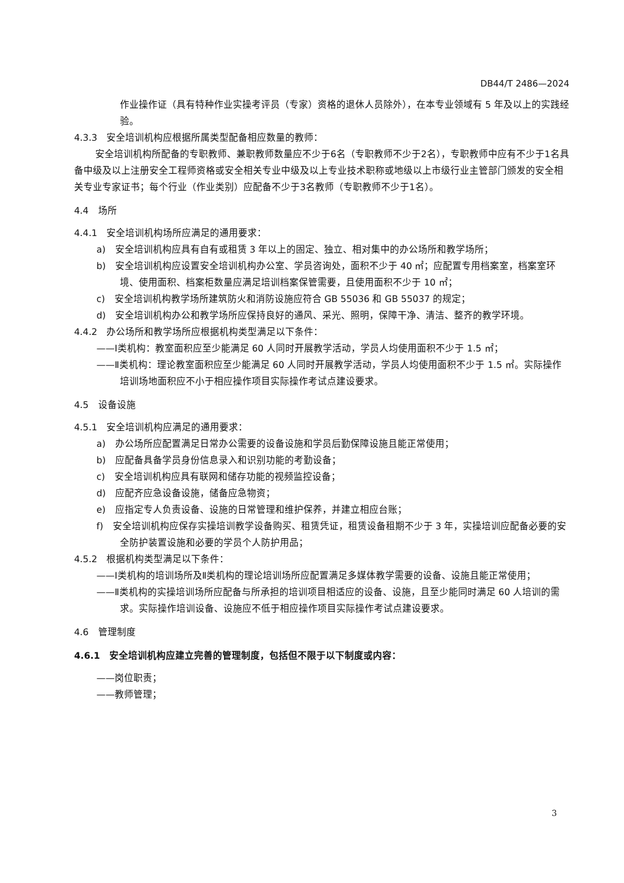DB44/T 2486—2024
作业操作证（具有特种作业实操考评员（专家）资格的退休人员除外），在本专业领域有 5 年及以上的实践经验。
4.3.3　安全培训机构应根据所属类型配备相应数量的教师：
安全培训机构所配备的专职教师、兼职教师数量应不少于6名（专职教师不少于2名），专职教师中应有不少于1名具备中级及以上注册安全工程师资格或安全相关专业中级及以上专业技术职称或地级以上市级行业主管部门颁发的安全相关专业专家证书；每个行业（作业类别）应配备不少于3名教师（专职教师不少于1名）。
4.4　场所
4.4.1　安全培训机构场所应满足的通用要求：
a)　安全培训机构应具有自有或租赁 3 年以上的固定、独立、相对集中的办公场所和教学场所；
b)　安全培训机构应设置安全培训机构办公室、学员咨询处，面积不少于 40 ㎡；应配置专用档案室，档案室环境、使用面积、档案柜数量应满足培训档案保管需要，且使用面积不少于 10 ㎡；
c)　安全培训机构教学场所建筑防火和消防设施应符合 GB 55036 和 GB 55037 的规定；
d)　安全培训机构办公和教学场所应保持良好的通风、采光、照明，保障干净、清洁、整齐的教学环境。
4.4.2　办公场所和教学场所应根据机构类型满足以下条件：
——Ⅰ类机构：教室面积应至少能满足 60 人同时开展教学活动，学员人均使用面积不少于 1.5 ㎡；
——Ⅱ类机构：理论教室面积应至少能满足 60 人同时开展教学活动，学员人均使用面积不少于 1.5 ㎡。实际操作培训场地面积应不小于相应操作项目实际操作考试点建设要求。
4.5　设备设施
4.5.1　安全培训机构应满足的通用要求：
a)　办公场所应配置满足日常办公需要的设备设施和学员后勤保障设施且能正常使用；
b)　应配备具备学员身份信息录入和识别功能的考勤设备；
c)　安全培训机构应具有联网和储存功能的视频监控设备；
d)　应配齐应急设备设施，储备应急物资；
e)　应指定专人负责设备、设施的日常管理和维护保养，并建立相应台账；
f)　安全培训机构应保存实操培训教学设备购买、租赁凭证，租赁设备租期不少于 3 年，实操培训应配备必要的安全防护装置设施和必要的学员个人防护用品；
4.5.2　根据机构类型满足以下条件：
——Ⅰ类机构的培训场所及Ⅱ类机构的理论培训场所应配置满足多媒体教学需要的设备、设施且能正常使用；
——Ⅱ类机构的实操培训场所应配备与所承担的培训项目相适应的设备、设施，且至少能同时满足 60 人培训的需求。实际操作培训设备、设施应不低于相应操作项目实际操作考试点建设要求。
4.6　管理制度
4.6.1　安全培训机构应建立完善的管理制度，包括但不限于以下制度或内容：
——岗位职责；
——教师管理；
3